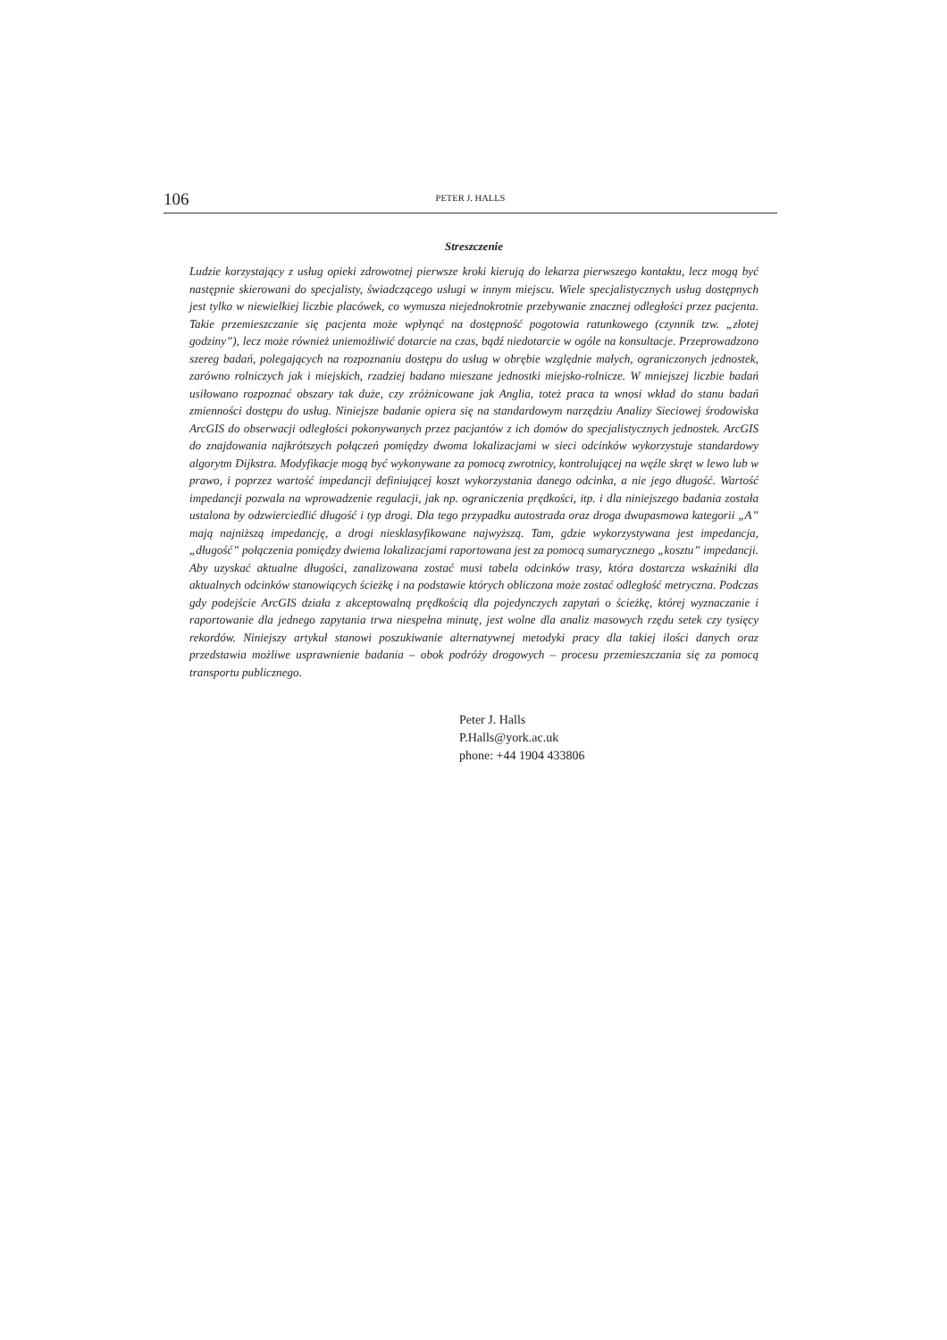106
PETER J. HALLS
Streszczenie
Ludzie korzystający z usług opieki zdrowotnej pierwsze kroki kierują do lekarza pierwszego kontaktu, lecz mogą być następnie skierowani do specjalisty, świadczącego usługi w innym miejscu. Wiele specjalistycznych usług dostępnych jest tylko w niewielkiej liczbie placówek, co wymusza niejednokrotnie przebywanie znacznej odległości przez pacjenta. Takie przemieszczanie się pacjenta może wpłynąć na dostępność pogotowia ratunkowego (czynnik tzw. „złotej godziny”), lecz może również uniemożliwić dotarcie na czas, bądź niedotarcie w ogóle na konsultacje. Przeprowadzono szereg badań, polegających na rozpoznaniu dostępu do usług w obrębie względnie małych, ograniczonych jednostek, zarówno rolniczych jak i miejskich, rzadziej badano mieszane jednostki miejsko-rolnicze. W mniejszej liczbie badań usiłowano rozpoznać obszary tak duże, czy zróżnicowane jak Anglia, toteż praca ta wnosi wkład do stanu badań zmienności dostępu do usług. Niniejsze badanie opiera się na standardowym narzędziu Analizy Sieciowej środowiska ArcGIS do obserwacji odległości pokonywanych przez pacjantów z ich domów do specjalistycznych jednostek. ArcGIS do znajdowania najkrótszych połączeń pomiędzy dwoma lokalizacjami w sieci odcinków wykorzystuje standardowy algorytm Dijkstra. Modyfikacje mogą być wykonywane za pomocą zwrotnicy, kontrolującej na węźle skręt w lewo lub w prawo, i poprzez wartość impedancji definiującej koszt wykorzystania danego odcinka, a nie jego długość. Wartość impedancji pozwala na wprowadzenie regulacji, jak np. ograniczenia prędkości, itp. i dla niniejszego badania została ustalona by odzwierciedlić długość i typ drogi. Dla tego przypadku autostrada oraz droga dwupasmowa kategorii „A” mają najniższą impedancję, a drogi niesklasyfikowane najwyższą. Tam, gdzie wykorzystywana jest impedancja, „długość” połączenia pomiędzy dwiema lokalizacjami raportowana jest za pomocą sumarycznego „kosztu” impedancji. Aby uzyskać aktualne długości, zanalizowana zostać musi tabela odcinków trasy, która dostarcza wskaźniki dla aktualnych odcinków stanowiących ścieżkę i na podstawie których obliczona może zostać odległość metryczna. Podczas gdy podejście ArcGIS działa z akceptowalną prędkością dla pojedynczych zapytań o ścieżkę, której wyznaczanie i raportowanie dla jednego zapytania trwa niespełna minutę, jest wolne dla analiz masowych rzędu setek czy tysięcy rekordów. Niniejszy artykuł stanowi poszukiwanie alternatywnej metodyki pracy dla takiej ilości danych oraz przedstawia możliwe usprawnienie badania – obok podróży drogowych – procesu przemieszczania się za pomocą transportu publicznego.
Peter J. Halls
P.Halls@york.ac.uk
phone: +44 1904 433806